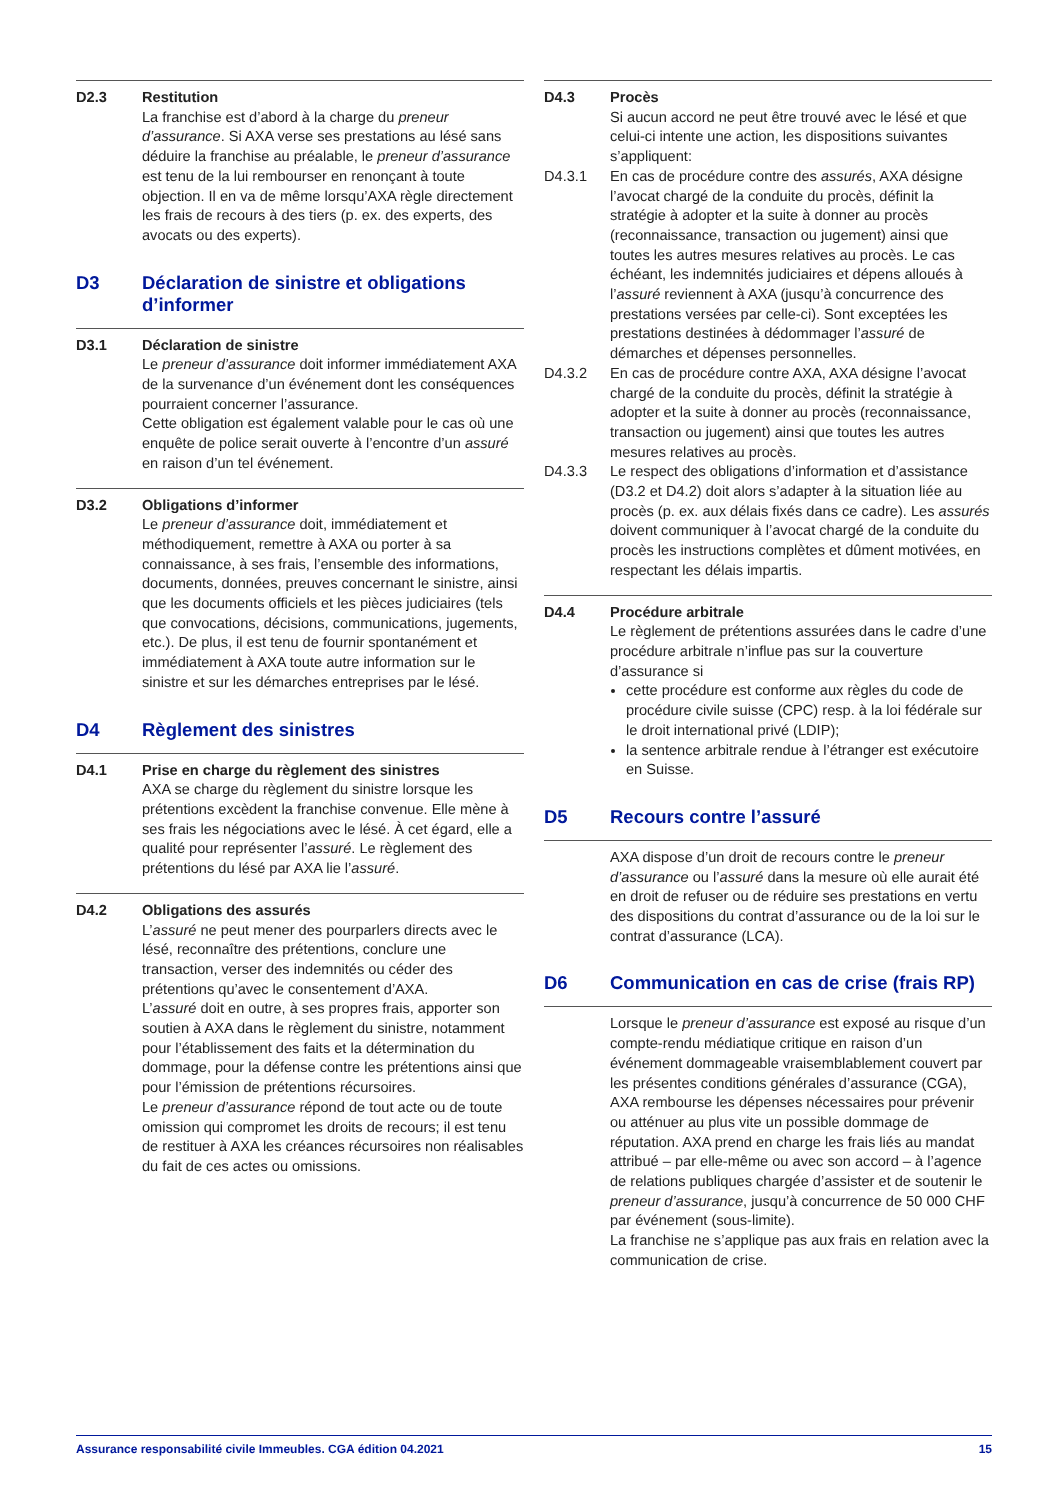D2.3 Restitution
La franchise est d’abord à la charge du preneur d’assurance. Si AXA verse ses prestations au lésé sans déduire la franchise au préalable, le preneur d’assurance est tenu de la lui rembourser en renonçant à toute objection. Il en va de même lorsqu’AXA règle directement les frais de recours à des tiers (p. ex. des experts, des avocats ou des experts).
D3 Déclaration de sinistre et obligations d’informer
D3.1 Déclaration de sinistre
Le preneur d’assurance doit informer immédiatement AXA de la survenance d’un événement dont les conséquences pourraient concerner l’assurance.
Cette obligation est également valable pour le cas où une enquête de police serait ouverte à l’encontre d’un assuré en raison d’un tel événement.
D3.2 Obligations d’informer
Le preneur d’assurance doit, immédiatement et méthodiquement, remettre à AXA ou porter à sa connaissance, à ses frais, l’ensemble des informations, documents, données, preuves concernant le sinistre, ainsi que les documents officiels et les pièces judiciaires (tels que convocations, décisions, communications, jugements, etc.). De plus, il est tenu de fournir spontanément et immédiatement à AXA toute autre information sur le sinistre et sur les démarches entreprises par le lésé.
D4 Règlement des sinistres
D4.1 Prise en charge du règlement des sinistres
AXA se charge du règlement du sinistre lorsque les prétentions excèdent la franchise convenue. Elle mène à ses frais les négociations avec le lésé. À cet égard, elle a qualité pour représenter l’assuré. Le règlement des prétentions du lésé par AXA lie l’assuré.
D4.2 Obligations des assurés
L’assuré ne peut mener des pourparlers directs avec le lésé, reconnaître des prétentions, conclure une transaction, verser des indemnités ou céder des prétentions qu’avec le consentement d’AXA.
L’assuré doit en outre, à ses propres frais, apporter son soutien à AXA dans le règlement du sinistre, notamment pour l’établissement des faits et la détermination du dommage, pour la défense contre les prétentions ainsi que pour l’émission de prétentions récursoires.
Le preneur d’assurance répond de tout acte ou de toute omission qui compromet les droits de recours; il est tenu de restituer à AXA les créances récursoires non réalisables du fait de ces actes ou omissions.
D4.3 Procès
Si aucun accord ne peut être trouvé avec le lésé et que celui-ci intente une action, les dispositions suivantes s’appliquent:
D4.3.1 En cas de procédure contre des assurés, AXA désigne l’avocat chargé de la conduite du procès, définit la stratégie à adopter et la suite à donner au procès (reconnaissance, transaction ou jugement) ainsi que toutes les autres mesures relatives au procès. Le cas échéant, les indemnités judiciaires et dépens alloués à l’assuré reviennent à AXA (jusqu’à concurrence des prestations versées par celle-ci). Sont exceptées les prestations destinées à dédommager l’assuré de démarches et dépenses personnelles.
D4.3.2 En cas de procédure contre AXA, AXA désigne l’avocat chargé de la conduite du procès, définit la stratégie à adopter et la suite à donner au procès (reconnaissance, transaction ou jugement) ainsi que toutes les autres mesures relatives au procès.
D4.3.3 Le respect des obligations d’information et d’assistance (D3.2 et D4.2) doit alors s’adapter à la situation liée au procès (p. ex. aux délais fixés dans ce cadre). Les assurés doivent communiquer à l’avocat chargé de la conduite du procès les instructions complètes et dûment motivées, en respectant les délais impartis.
D4.4 Procédure arbitrale
Le règlement de prétentions assurées dans le cadre d’une procédure arbitrale n’influe pas sur la couverture d’assurance si
cette procédure est conforme aux règles du code de procédure civile suisse (CPC) resp. à la loi fédérale sur le droit international privé (LDIP);
la sentence arbitrale rendue à l’étranger est exécutoire en Suisse.
D5 Recours contre l’assuré
AXA dispose d’un droit de recours contre le preneur d’assurance ou l’assuré dans la mesure où elle aurait été en droit de refuser ou de réduire ses prestations en vertu des dispositions du contrat d’assurance ou de la loi sur le contrat d’assurance (LCA).
D6 Communication en cas de crise (frais RP)
Lorsque le preneur d’assurance est exposé au risque d’un compte-rendu médiatique critique en raison d’un événement dommageable vraisemblablement couvert par les présentes conditions générales d’assurance (CGA), AXA rembourse les dépenses nécessaires pour prévenir ou atténuer au plus vite un possible dommage de réputation. AXA prend en charge les frais liés au mandat attribué – par elle-même ou avec son accord – à l’agence de relations publiques chargée d’assister et de soutenir le preneur d’assurance, jusqu’à concurrence de 50 000 CHF par événement (sous-limite).
La franchise ne s’applique pas aux frais en relation avec la communication de crise.
Assurance responsabilité civile Immeubles. CGA édition 04.2021 15